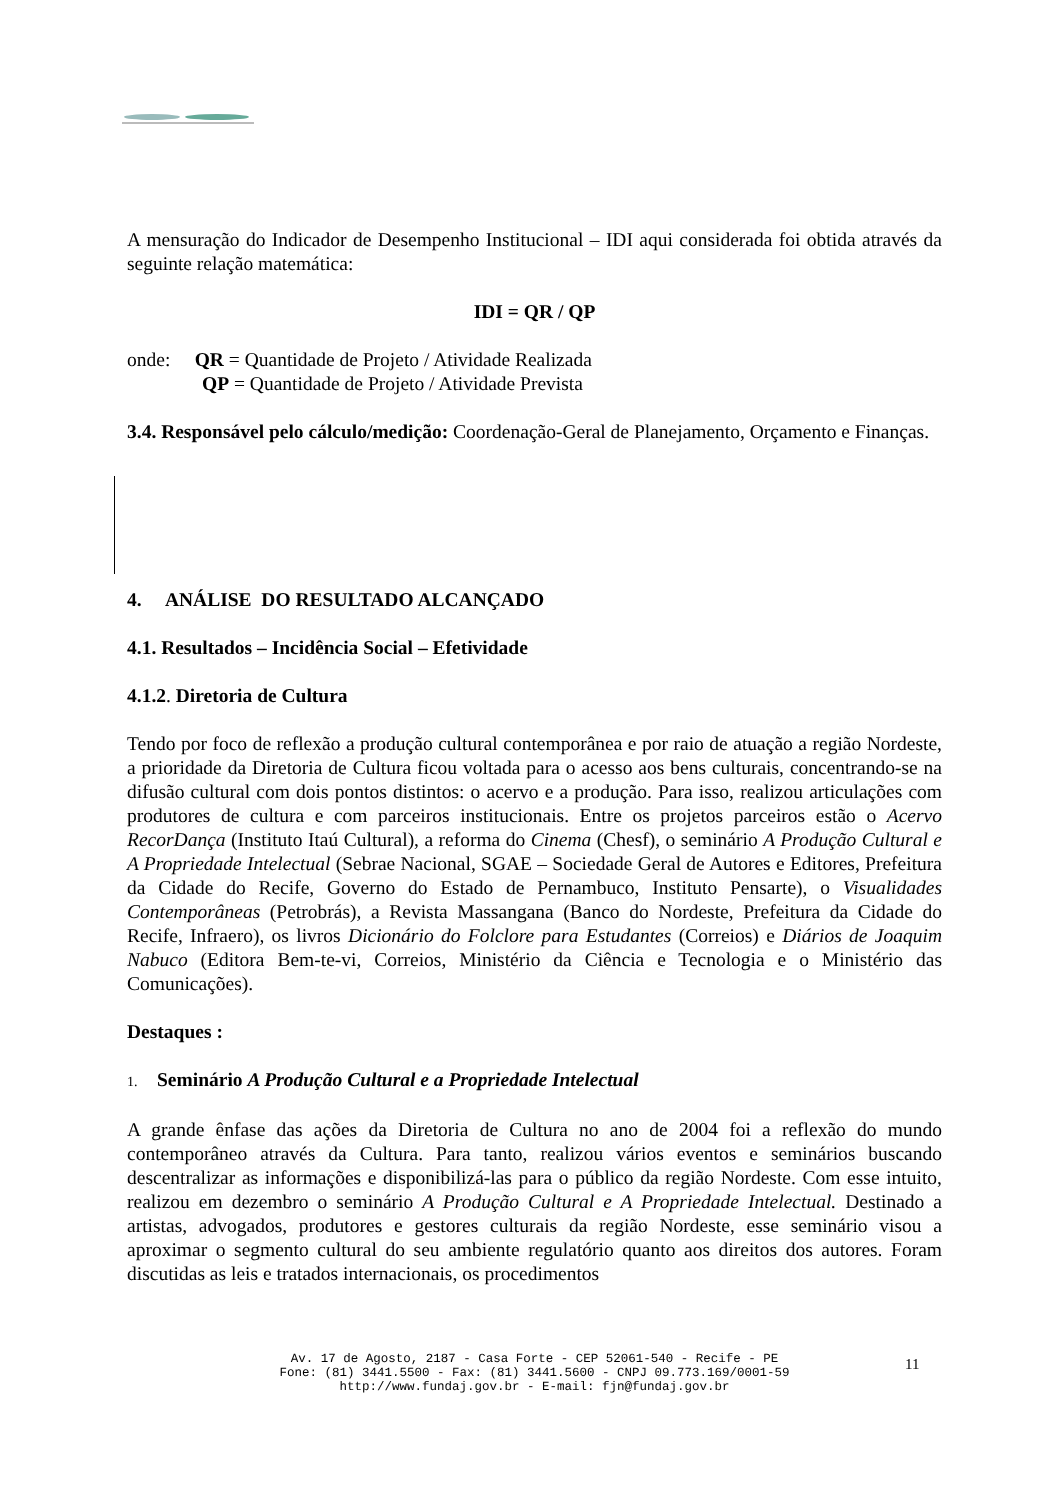A mensuração do Indicador de Desempenho Institucional – IDI aqui considerada foi obtida através da seguinte relação matemática:
IDI = QR / QP
onde: QR = Quantidade de Projeto / Atividade Realizada
QP = Quantidade de Projeto / Atividade Prevista
3.4. Responsável pelo cálculo/medição: Coordenação-Geral de Planejamento, Orçamento e Finanças.
4. ANÁLISE DO RESULTADO ALCANÇADO
4.1. Resultados – Incidência Social – Efetividade
4.1.2. Diretoria de Cultura
Tendo por foco de reflexão a produção cultural contemporânea e por raio de atuação a região Nordeste, a prioridade da Diretoria de Cultura ficou voltada para o acesso aos bens culturais, concentrando-se na difusão cultural com dois pontos distintos: o acervo e a produção. Para isso, realizou articulações com produtores de cultura e com parceiros institucionais. Entre os projetos parceiros estão o Acervo RecorDança (Instituto Itaú Cultural), a reforma do Cinema (Chesf), o seminário A Produção Cultural e A Propriedade Intelectual (Sebrae Nacional, SGAE – Sociedade Geral de Autores e Editores, Prefeitura da Cidade do Recife, Governo do Estado de Pernambuco, Instituto Pensarte), o Visualidades Contemporâneas (Petrobrás), a Revista Massangana (Banco do Nordeste, Prefeitura da Cidade do Recife, Infraero), os livros Dicionário do Folclore para Estudantes (Correios) e Diários de Joaquim Nabuco (Editora Bem-te-vi, Correios, Ministério da Ciência e Tecnologia e o Ministério das Comunicações).
Destaques :
1. Seminário A Produção Cultural e a Propriedade Intelectual
A grande ênfase das ações da Diretoria de Cultura no ano de 2004 foi a reflexão do mundo contemporâneo através da Cultura. Para tanto, realizou vários eventos e seminários buscando descentralizar as informações e disponibilizá-las para o público da região Nordeste. Com esse intuito, realizou em dezembro o seminário A Produção Cultural e A Propriedade Intelectual. Destinado a artistas, advogados, produtores e gestores culturais da região Nordeste, esse seminário visou a aproximar o segmento cultural do seu ambiente regulatório quanto aos direitos dos autores. Foram discutidas as leis e tratados internacionais, os procedimentos
Av. 17 de Agosto, 2187 - Casa Forte - CEP 52061-540 - Recife - PE
Fone: (81) 3441.5500 - Fax: (81) 3441.5600 - CNPJ 09.773.169/0001-59
http://www.fundaj.gov.br - E-mail: fjn@fundaj.gov.br
11